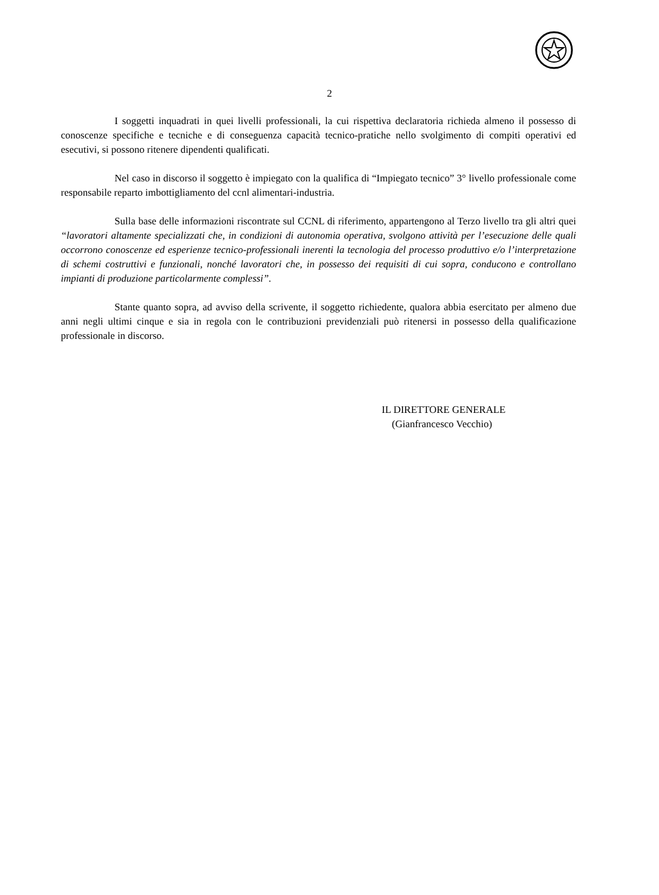2
I soggetti inquadrati in quei livelli professionali, la cui rispettiva declaratoria richieda almeno il possesso di conoscenze specifiche e tecniche e di conseguenza capacità tecnico-pratiche nello svolgimento di compiti operativi ed esecutivi, si possono ritenere dipendenti qualificati.
Nel caso in discorso il soggetto è impiegato con la qualifica di “Impiegato tecnico” 3° livello professionale come responsabile reparto imbottigliamento del ccnl alimentari-industria.
Sulla base delle informazioni riscontrate sul CCNL di riferimento, appartengono al Terzo livello tra gli altri quei “lavoratori altamente specializzati che, in condizioni di autonomia operativa, svolgono attività per l’esecuzione delle quali occorrono conoscenze ed esperienze tecnico-professionali inerenti la tecnologia del processo produttivo e/o l’interpretazione di schemi costruttivi e funzionali, nonché lavoratori che, in possesso dei requisiti di cui sopra, conducono e controllano impianti di produzione particolarmente complessi”.
Stante quanto sopra, ad avviso della scrivente, il soggetto richiedente, qualora abbia esercitato per almeno due anni negli ultimi cinque e sia in regola con le contribuzioni previdenziali può ritenersi in possesso della qualificazione professionale in discorso.
IL DIRETTORE GENERALE
(Gianfrancesco Vecchio)